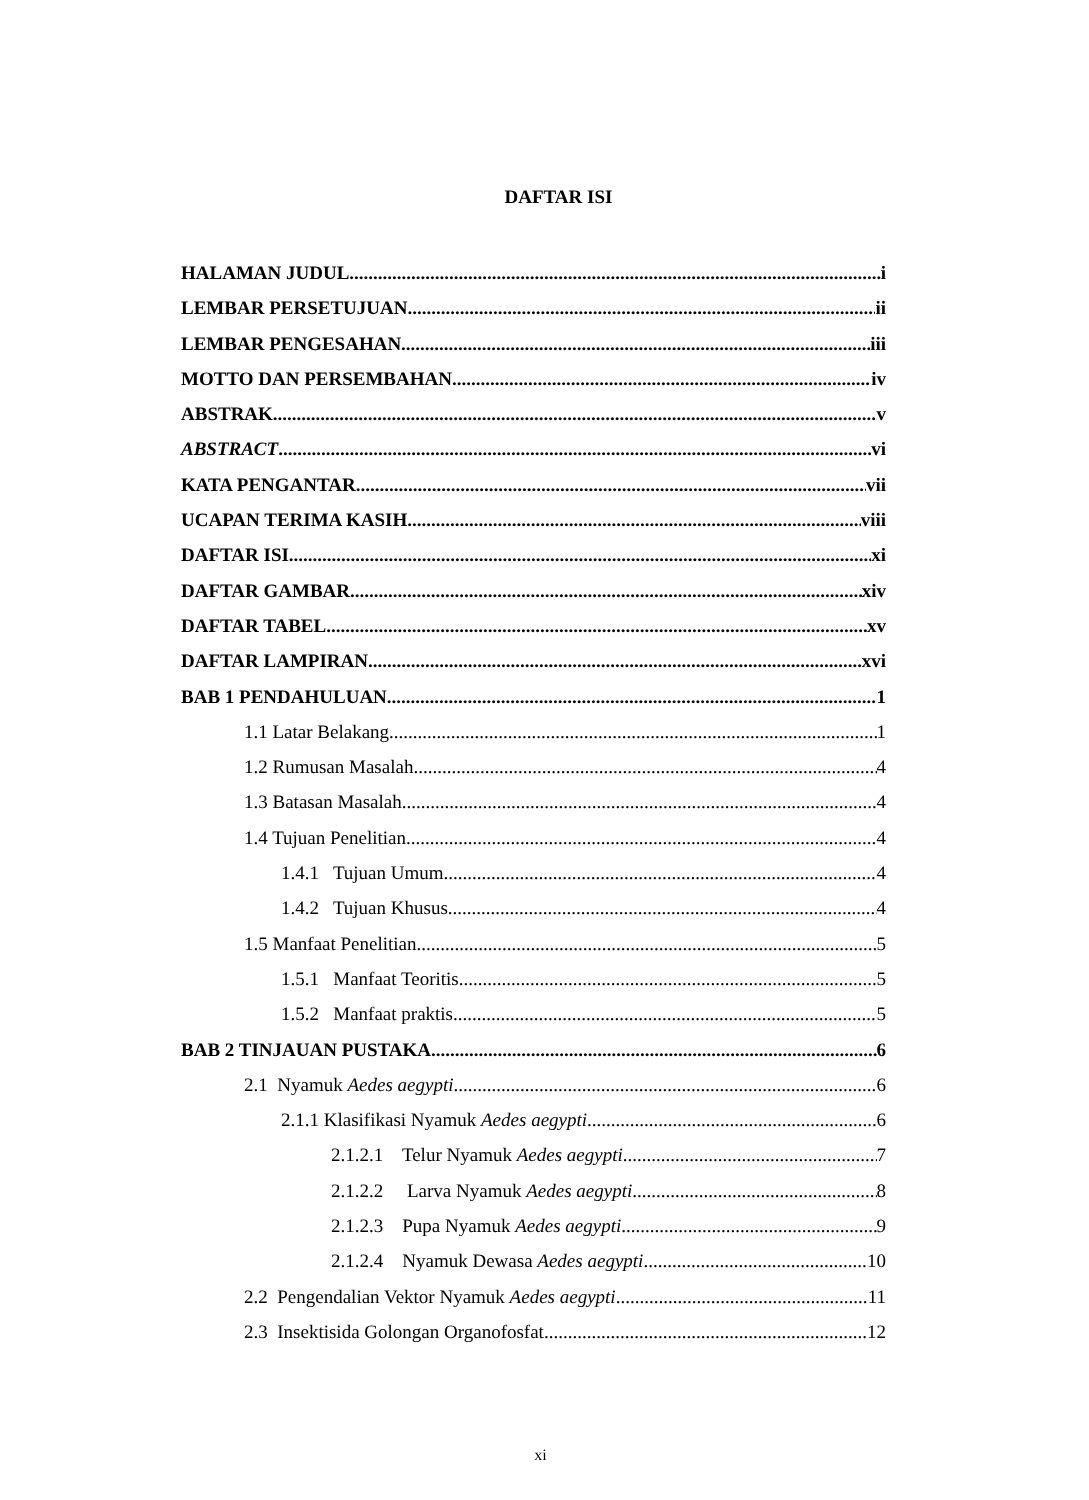DAFTAR ISI
HALAMAN JUDUL i
LEMBAR PERSETUJUAN ii
LEMBAR PENGESAHAN iii
MOTTO DAN PERSEMBAHAN iv
ABSTRAK v
ABSTRACT vi
KATA PENGANTAR vii
UCAPAN TERIMA KASIH viii
DAFTAR ISI xi
DAFTAR GAMBAR xiv
DAFTAR TABEL xv
DAFTAR LAMPIRAN xvi
BAB 1 PENDAHULUAN 1
1.1 Latar Belakang 1
1.2 Rumusan Masalah 4
1.3 Batasan Masalah 4
1.4 Tujuan Penelitian 4
1.4.1 Tujuan Umum 4
1.4.2 Tujuan Khusus 4
1.5 Manfaat Penelitian 5
1.5.1 Manfaat Teoritis 5
1.5.2 Manfaat praktis 5
BAB 2 TINJAUAN PUSTAKA 6
2.1 Nyamuk Aedes aegypti 6
2.1.1 Klasifikasi Nyamuk Aedes aegypti 6
2.1.2.1 Telur Nyamuk Aedes aegypti 7
2.1.2.2 Larva Nyamuk Aedes aegypti 8
2.1.2.3 Pupa Nyamuk Aedes aegypti 9
2.1.2.4 Nyamuk Dewasa Aedes aegypti 10
2.2 Pengendalian Vektor Nyamuk Aedes aegypti 11
2.3 Insektisida Golongan Organofosfat 12
xi